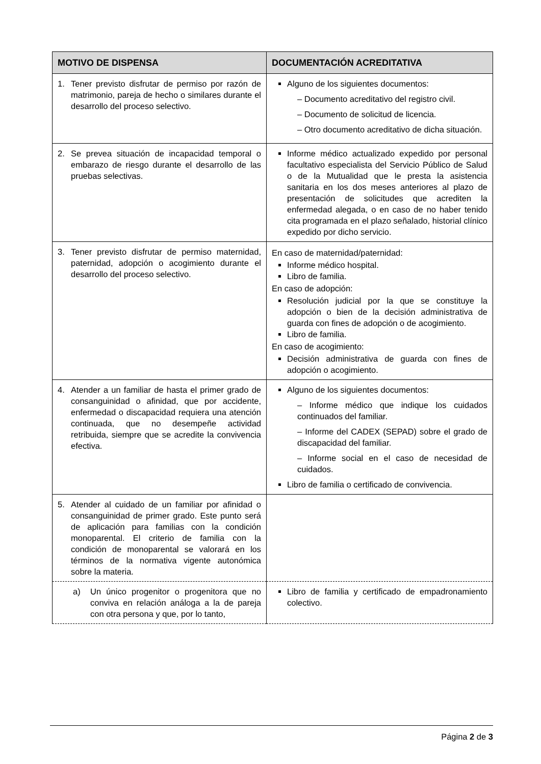| MOTIVO DE DISPENSA | DOCUMENTACIÓN ACREDITATIVA |
| --- | --- |
| 1. Tener previsto disfrutar de permiso por razón de matrimonio, pareja de hecho o similares durante el desarrollo del proceso selectivo. | Alguno de los siguientes documentos: – Documento acreditativo del registro civil. – Documento de solicitud de licencia. – Otro documento acreditativo de dicha situación. |
| 2. Se prevea situación de incapacidad temporal o embarazo de riesgo durante el desarrollo de las pruebas selectivas. | Informe médico actualizado expedido por personal facultativo especialista del Servicio Público de Salud o de la Mutualidad que le presta la asistencia sanitaria en los dos meses anteriores al plazo de presentación de solicitudes que acrediten la enfermedad alegada, o en caso de no haber tenido cita programada en el plazo señalado, historial clínico expedido por dicho servicio. |
| 3. Tener previsto disfrutar de permiso maternidad, paternidad, adopción o acogimiento durante el desarrollo del proceso selectivo. | En caso de maternidad/paternidad: Informe médico hospital. Libro de familia. En caso de adopción: Resolución judicial por la que se constituye la adopción o bien de la decisión administrativa de guarda con fines de adopción o de acogimiento. Libro de familia. En caso de acogimiento: Decisión administrativa de guarda con fines de adopción o acogimiento. |
| 4. Atender a un familiar de hasta el primer grado de consanguinidad o afinidad, que por accidente, enfermedad o discapacidad requiera una atención continuada, que no desempeñe actividad retribuida, siempre que se acredite la convivencia efectiva. | Alguno de los siguientes documentos: – Informe médico que indique los cuidados continuados del familiar. – Informe del CADEX (SEPAD) sobre el grado de discapacidad del familiar. – Informe social en el caso de necesidad de cuidados. Libro de familia o certificado de convivencia. |
| 5. Atender al cuidado de un familiar por afinidad o consanguinidad de primer grado. Este punto será de aplicación para familias con la condición monoparental. El criterio de familia con la condición de monoparental se valorará en los términos de la normativa vigente autonómica sobre la materia. | |
| a) Un único progenitor o progenitora que no conviva en relación análoga a la de pareja con otra persona y que, por lo tanto, | Libro de familia y certificado de empadronamiento colectivo. |
Página 2 de 3